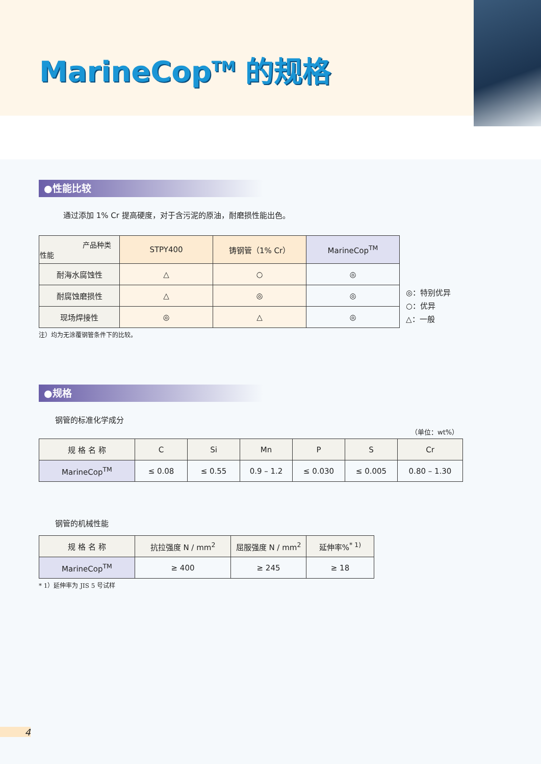MarineCop<sup>TM</sup> 的规格
●性能比较
通过添加 1% Cr 提高硬度，对于含污泥的原油，耐磨损性能出色。
| 产品种类 性能 | STPY400 | 铸钢管（1% Cr） | MarineCop<sup>TM</sup> |
| --- | --- | --- | --- |
| 耐海水腐蚀性 | △ | ○ | ◎ |
| 耐腐蚀磨损性 | △ | ◎ | ◎ |
| 现场焊接性 | ◎ | △ | ◎ |
◎：特别优异
○：优异
△：一般
注）均为无涂覆钢管条件下的比较。
●规格
钢管的标准化学成分
（单位：wt%）
| 规 格 名 称 | C | Si | Mn | P | S | Cr |
| --- | --- | --- | --- | --- | --- | --- |
| MarineCop<sup>TM</sup> | ≤ 0.08 | ≤ 0.55 | 0.9 – 1.2 | ≤ 0.030 | ≤ 0.005 | 0.80 – 1.30 |
钢管的机械性能
| 规 格 名 称 | 抗拉强度 N / mm<sup>2</sup> | 屈服强度 N / mm<sup>2</sup> | 延伸率%<sup>* 1)</sup> |
| --- | --- | --- | --- |
| MarineCop<sup>TM</sup> | ≥ 400 | ≥ 245 | ≥ 18 |
* 1）延伸率为 JIS 5 号试样
4